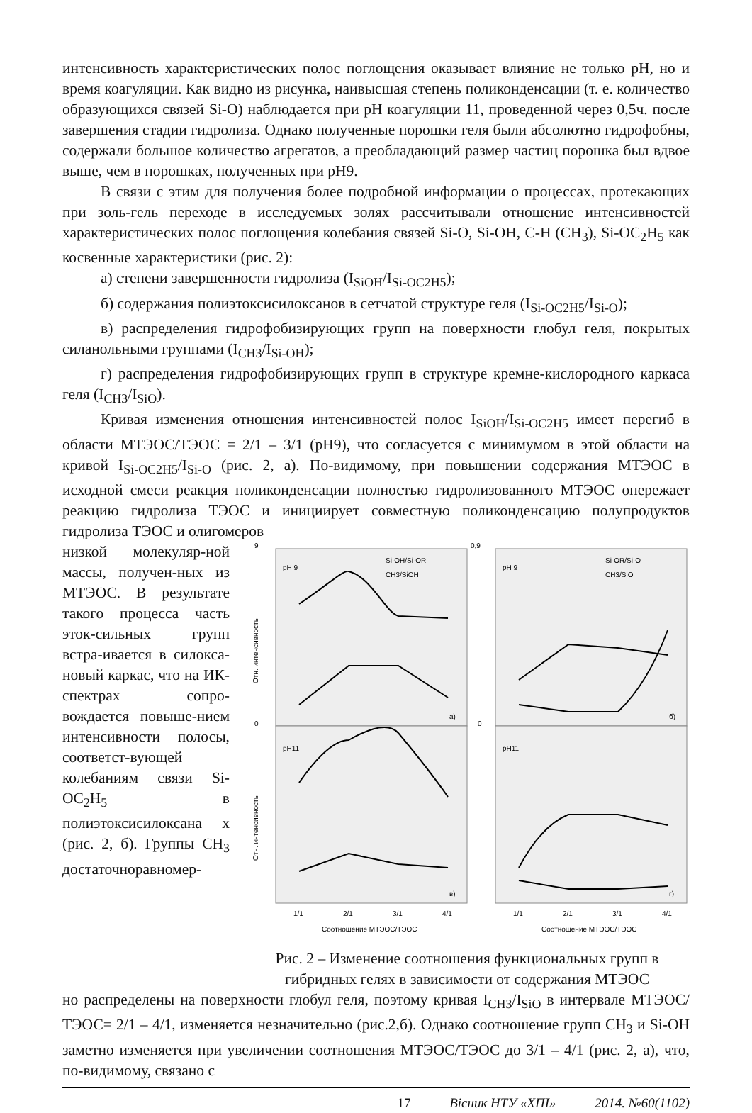интенсивность характеристических полос поглощения оказывает влияние не только pH, но и время коагуляции. Как видно из рисунка, наивысшая степень поликонденсации (т. е. количество образующихся связей Si-O) наблюдается при pH коагуляции 11, проведенной через 0,5ч. после завершения стадии гидролиза. Однако полученные порошки геля были абсолютно гидрофобны, содержали большое количество агрегатов, а преобладающий размер частиц порошка был вдвое выше, чем в порошках, полученных при pH9.
В связи с этим для получения более подробной информации о процессах, протекающих при золь-гель переходе в исследуемых золях рассчитывали отношение интенсивностей характеристических полос поглощения колебания связей Si-O, Si-OH, C-H (CH<sub>3</sub>), Si-OC<sub>2</sub>H<sub>5</sub> как косвенные характеристики (рис. 2):
а) степени завершенности гидролиза (I<sub>SiOH</sub>/I<sub>Si-OC2H5</sub>);
б) содержания полиэтоксисилоксанов в сетчатой структуре геля (I<sub>Si-OC2H5</sub>/I<sub>Si-O</sub>);
в) распределения гидрофобизирующих групп на поверхности глобул геля, покрытых силанольными группами (I<sub>CH3</sub>/I<sub>Si-OH</sub>);
г) распределения гидрофобизирующих групп в структуре кремне-кислородного каркаса геля (I<sub>CH3</sub>/I<sub>SiO</sub>).
Кривая изменения отношения интенсивностей полос I<sub>SiOH</sub>/I<sub>Si-OC2H5</sub> имеет перегиб в области МТЭОС/ТЭОС = 2/1 – 3/1 (pH9), что согласуется с минимумом в этой области на кривой I<sub>Si-OC2H5</sub>/I<sub>Si-O</sub> (рис. 2, а). По-видимому, при повышении содержания МТЭОС в исходной смеси реакция поликонденсации полностью гидролизованного МТЭОС опережает реакцию гидролиза ТЭОС и инициирует совместную поликонденсацию полупродуктов гидролиза ТЭОС и олигомеров
низкой молекуляр-ной массы, получен-ных из МТЭОС. В результате такого процесса часть эток-сильных групп встра-ивается в силокса-новый каркас, что на ИК-спектрах сопро-вождается повыше-нием интенсивности полосы, соответст-вующей колебаниям связи Si-OC<sub>2</sub>H<sub>5</sub> в полиэтоксисилоксана х (рис. 2, б). Группы CH<sub>3</sub> достаточноравномер-
pH 9
pH 9
pH11
pH11
Si-OH/Si-OR
CH3/SiOH
Si-OR/Si-O
CH3/SiO
а)
б)
в)
г)
9
0
0,9
0
1/1
2/1
3/1
4/1
1/1
2/1
3/1
4/1
Соотношение МТЭОС/ТЭОС
Соотношение МТЭОС/ТЭОС
Отн. интенсивность
Отн. интенсивность
Рис. 2 – Изменение соотношения функциональных групп в гибридных гелях в зависимости от содержания МТЭОС
но распределены на поверхности глобул геля, поэтому кривая I<sub>CH3</sub>/I<sub>SiO</sub> в интервале МТЭОС/ТЭОС= 2/1 – 4/1, изменяется незначительно (рис.2,б). Однако соотношение групп CH<sub>3</sub> и Si-OH заметно изменяется при увеличении соотношения МТЭОС/ТЭОС до 3/1 – 4/1 (рис. 2, а), что, по-видимому, связано с
17 Вісник НТУ «ХПІ» 2014. №60(1102)